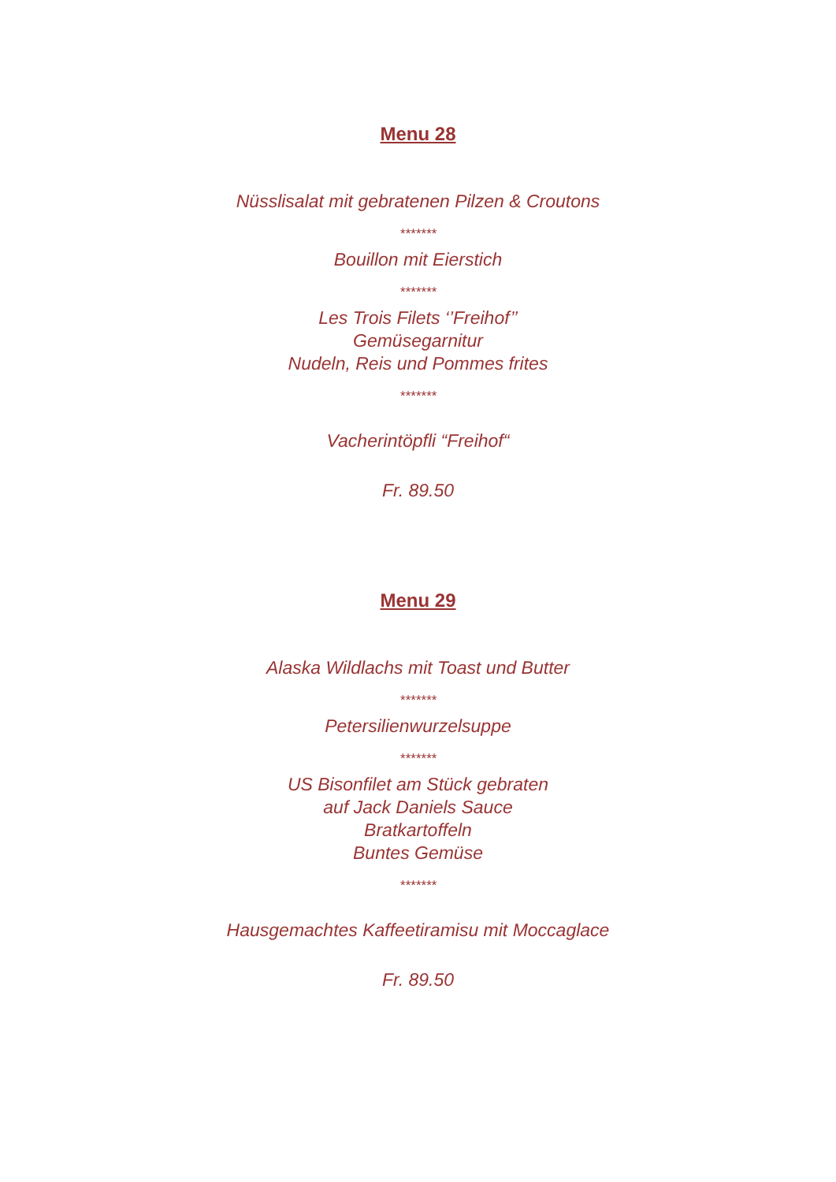Menu 28
Nüsslisalat mit gebratenen Pilzen & Croutons
*******
Bouillon mit Eierstich
*******
Les Trois Filets ‘’Freihof’’
Gemüsegarnitur
Nudeln, Reis und Pommes frites
*******
Vacherintöpfli “Freihof“
Fr. 89.50
Menu 29
Alaska Wildlachs mit Toast und Butter
*******
Petersilienwurzelsuppe
*******
US Bisonfilet am Stück gebraten
auf Jack Daniels Sauce
Bratkartoffeln
Buntes Gemüse
*******
Hausgemachtes Kaffeetiramisu mit Moccaglace
Fr. 89.50